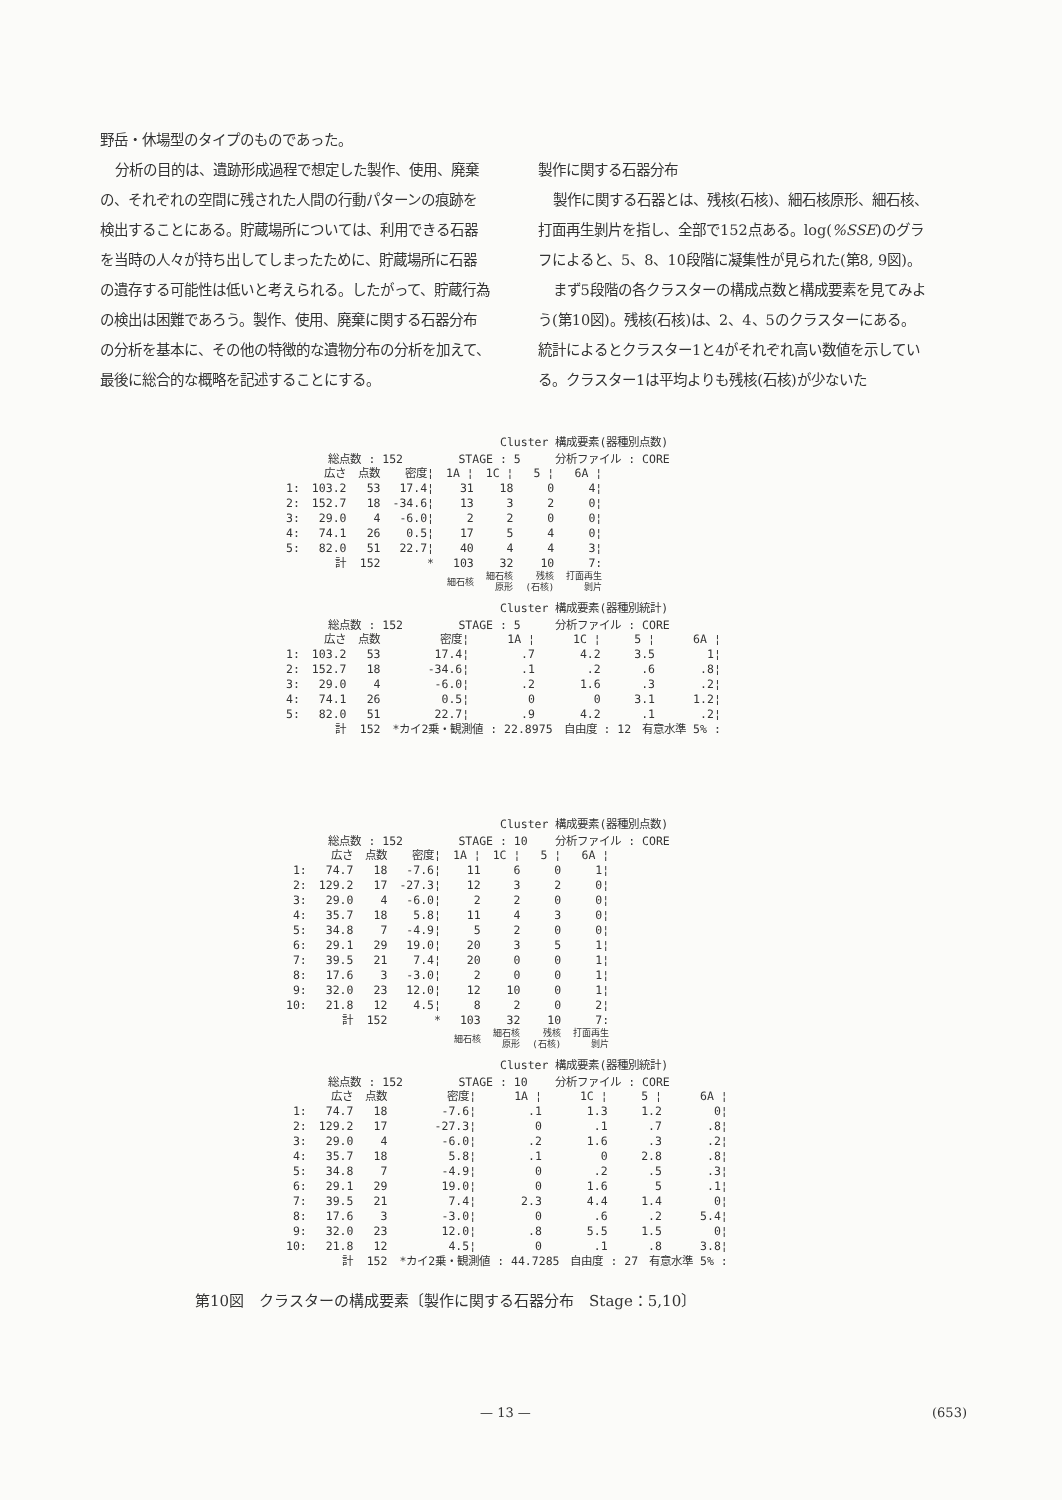野岳・休場型のタイプのものであった。
分析の目的は、遺跡形成過程で想定した製作、使用、廃棄の、それぞれの空間に残された人間の行動パターンの痕跡を検出することにある。貯蔵場所については、利用できる石器を当時の人々が持ち出してしまったために、貯蔵場所に石器の遺存する可能性は低いと考えられる。したがって、貯蔵行為の検出は困難であろう。製作、使用、廃棄に関する石器分布の分析を基本に、その他の特徴的な遺物分布の分析を加えて、最後に総合的な概略を記述することにする。
製作に関する石器分布
製作に関する石器とは、残核(石核)、細石核原形、細石核、打面再生剝片を指し、全部で152点ある。log(%SSE)のグラフによると、5、8、10段階に凝集性が見られた(第8, 9図)。
まず5段階の各クラスターの構成点数と構成要素を見てみよう(第10図)。残核(石核)は、2、4、5のクラスターにある。統計によるとクラスター1と4がそれぞれ高い数値を示している。クラスター1は平均よりも残核(石核)が少ないた
Cluster 構成要素(器種別点数)
総点数 : 152 STAGE : 5 分析ファイル : CORE
| | 広さ | 点数 | 密度¦ | 1A ¦ | 1C ¦ | 5 ¦ | 6A ¦ |
| --- | --- | --- | --- | --- | --- | --- | --- |
| 1: | 103.2 | 53 | 17.4¦ | 31 | 18 | 0 | 4¦ |
| 2: | 152.7 | 18 | -34.6¦ | 13 | 3 | 2 | 0¦ |
| 3: | 29.0 | 4 | -6.0¦ | 2 | 2 | 0 | 0¦ |
| 4: | 74.1 | 26 | 0.5¦ | 17 | 5 | 4 | 0¦ |
| 5: | 82.0 | 51 | 22.7¦ | 40 | 4 | 4 | 3¦ |
| | 計 | 152 | * | 103 | 32 | 10 | 7: |
| | | | | 細石核 | 細石核 原形 | 残核 (石核) | 打面再生 剝片 |
Cluster 構成要素(器種別統計)
総点数 : 152 STAGE : 5 分析ファイル : CORE
| | 広さ | 点数 | 密度¦ | 1A ¦ | 1C ¦ | 5 ¦ | 6A ¦ |
| --- | --- | --- | --- | --- | --- | --- | --- |
| 1: | 103.2 | 53 | 17.4¦ | .7 | 4.2 | 3.5 | 1¦ |
| 2: | 152.7 | 18 | -34.6¦ | .1 | .2 | .6 | .8¦ |
| 3: | 29.0 | 4 | -6.0¦ | .2 | 1.6 | .3 | .2¦ |
| 4: | 74.1 | 26 | 0.5¦ | 0 | 0 | 3.1 | 1.2¦ |
| 5: | 82.0 | 51 | 22.7¦ | .9 | 4.2 | .1 | .2¦ |
| | 計 | 152 | *カイ2乗・観測値 : 22.8975 自由度 : 12 有意水準 5% : | | | | |
Cluster 構成要素(器種別点数)
総点数 : 152 STAGE : 10 分析ファイル : CORE
| | 広さ | 点数 | 密度¦ | 1A ¦ | 1C ¦ | 5 ¦ | 6A ¦ |
| --- | --- | --- | --- | --- | --- | --- | --- |
| 1: | 74.7 | 18 | -7.6¦ | 11 | 6 | 0 | 1¦ |
| 2: | 129.2 | 17 | -27.3¦ | 12 | 3 | 2 | 0¦ |
| 3: | 29.0 | 4 | -6.0¦ | 2 | 2 | 0 | 0¦ |
| 4: | 35.7 | 18 | 5.8¦ | 11 | 4 | 3 | 0¦ |
| 5: | 34.8 | 7 | -4.9¦ | 5 | 2 | 0 | 0¦ |
| 6: | 29.1 | 29 | 19.0¦ | 20 | 3 | 5 | 1¦ |
| 7: | 39.5 | 21 | 7.4¦ | 20 | 0 | 0 | 1¦ |
| 8: | 17.6 | 3 | -3.0¦ | 2 | 0 | 0 | 1¦ |
| 9: | 32.0 | 23 | 12.0¦ | 12 | 10 | 0 | 1¦ |
| 10: | 21.8 | 12 | 4.5¦ | 8 | 2 | 0 | 2¦ |
| | 計 | 152 | * | 103 | 32 | 10 | 7: |
| | | | | 細石核 | 細石核 原形 | 残核 (石核) | 打面再生 剝片 |
Cluster 構成要素(器種別統計)
総点数 : 152 STAGE : 10 分析ファイル : CORE
| | 広さ | 点数 | 密度¦ | 1A ¦ | 1C ¦ | 5 ¦ | 6A ¦ |
| --- | --- | --- | --- | --- | --- | --- | --- |
| 1: | 74.7 | 18 | -7.6¦ | .1 | 1.3 | 1.2 | 0¦ |
| 2: | 129.2 | 17 | -27.3¦ | 0 | .1 | .7 | .8¦ |
| 3: | 29.0 | 4 | -6.0¦ | .2 | 1.6 | .3 | .2¦ |
| 4: | 35.7 | 18 | 5.8¦ | .1 | 0 | 2.8 | .8¦ |
| 5: | 34.8 | 7 | -4.9¦ | 0 | .2 | .5 | .3¦ |
| 6: | 29.1 | 29 | 19.0¦ | 0 | 1.6 | 5 | .1¦ |
| 7: | 39.5 | 21 | 7.4¦ | 2.3 | 4.4 | 1.4 | 0¦ |
| 8: | 17.6 | 3 | -3.0¦ | 0 | .6 | .2 | 5.4¦ |
| 9: | 32.0 | 23 | 12.0¦ | .8 | 5.5 | 1.5 | 0¦ |
| 10: | 21.8 | 12 | 4.5¦ | 0 | .1 | .8 | 3.8¦ |
| | 計 | 152 | *カイ2乗・観測値 : 44.7285 自由度 : 27 有意水準 5% : | | | | |
第10図　クラスターの構成要素〔製作に関する石器分布　Stage：5,10〕
— 13 — (653)